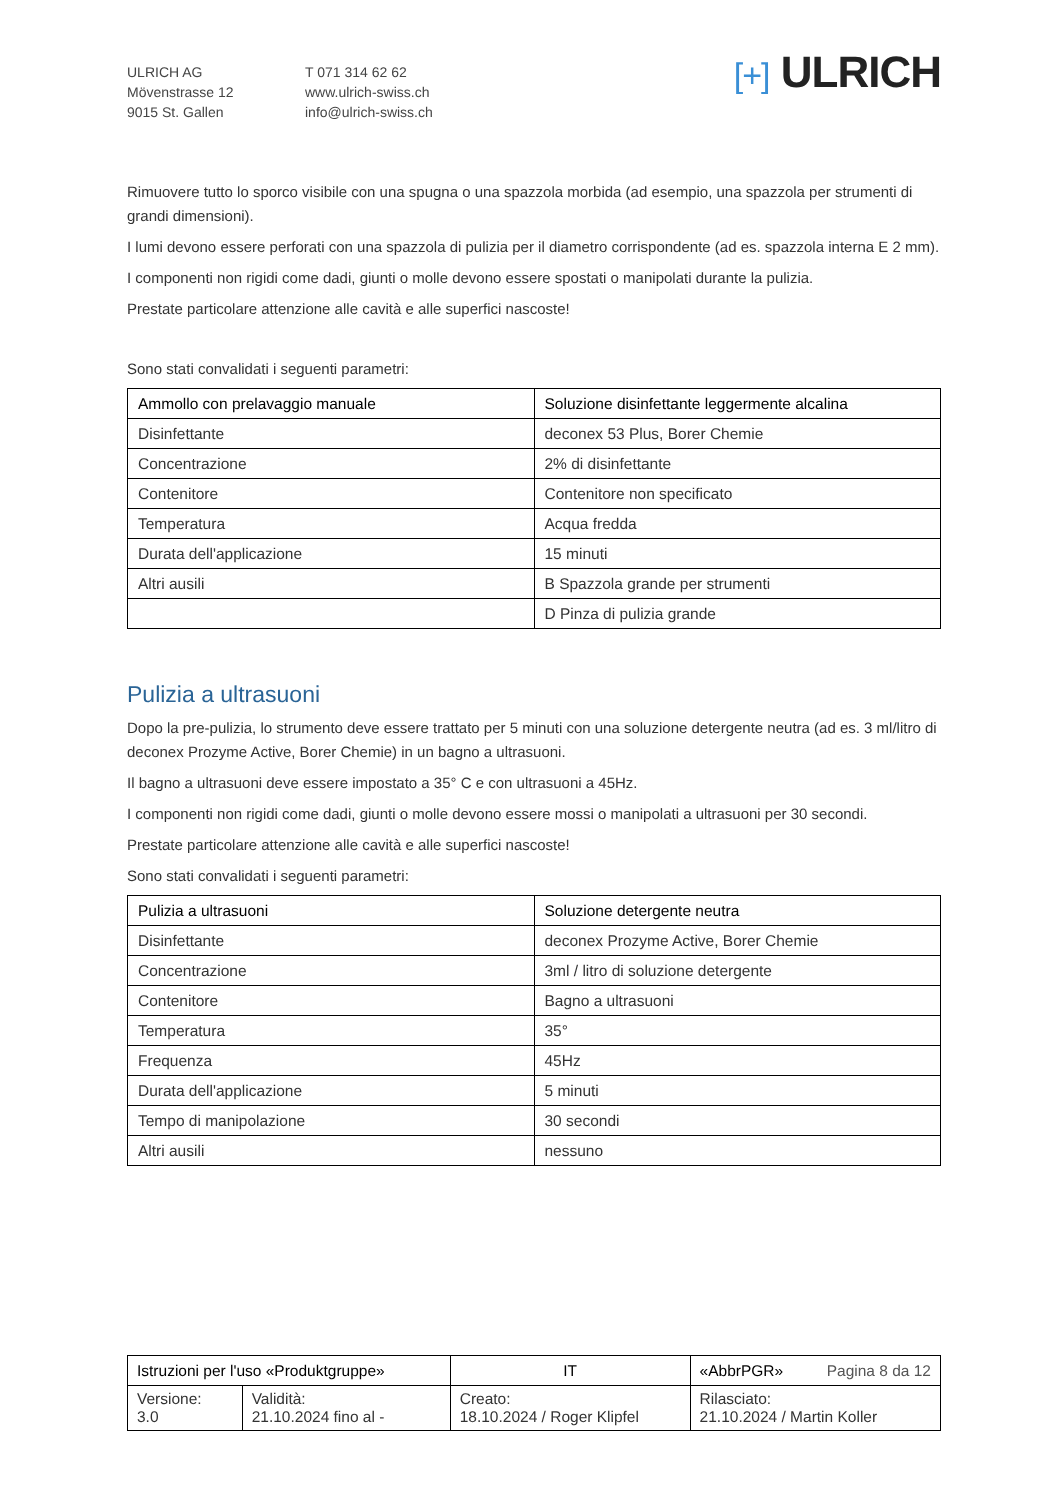ULRICH AG
Mövenstrasse 12
9015 St. Gallen
T 071 314 62 62
www.ulrich-swiss.ch
info@ulrich-swiss.ch
[+] ULRICH
Rimuovere tutto lo sporco visibile con una spugna o una spazzola morbida (ad esempio, una spazzola per strumenti di grandi dimensioni).
I lumi devono essere perforati con una spazzola di pulizia per il diametro corrispondente (ad es. spazzola interna E 2 mm).
I componenti non rigidi come dadi, giunti o molle devono essere spostati o manipolati durante la pulizia.
Prestate particolare attenzione alle cavità e alle superfici nascoste!
Sono stati convalidati i seguenti parametri:
| Ammollo con prelavaggio manuale | Soluzione disinfettante leggermente alcalina |
| Disinfettante | deconex 53 Plus, Borer Chemie |
| Concentrazione | 2% di disinfettante |
| Contenitore | Contenitore non specificato |
| Temperatura | Acqua fredda |
| Durata dell'applicazione | 15 minuti |
| Altri ausili | B Spazzola grande per strumenti |
| | D Pinza di pulizia grande |
Pulizia a ultrasuoni
Dopo la pre-pulizia, lo strumento deve essere trattato per 5 minuti con una soluzione detergente neutra (ad es. 3 ml/litro di deconex Prozyme Active, Borer Chemie) in un bagno a ultrasuoni.
Il bagno a ultrasuoni deve essere impostato a 35° C e con ultrasuoni a 45Hz.
I componenti non rigidi come dadi, giunti o molle devono essere mossi o manipolati a ultrasuoni per 30 secondi.
Prestate particolare attenzione alle cavità e alle superfici nascoste!
Sono stati convalidati i seguenti parametri:
| Pulizia a ultrasuoni | Soluzione detergente neutra |
| Disinfettante | deconex Prozyme Active, Borer Chemie |
| Concentrazione | 3ml / litro di soluzione detergente |
| Contenitore | Bagno a ultrasuoni |
| Temperatura | 35° |
| Frequenza | 45Hz |
| Durata dell'applicazione | 5 minuti |
| Tempo di manipolazione | 30 secondi |
| Altri ausili | nessuno |
| Istruzioni per l'uso «Produktgruppe» | | IT | «AbbrPGR» Pagina 8 da 12 |
| Versione: 3.0 | Validità: 21.10.2024 fino al - | Creato: 18.10.2024 / Roger Klipfel | Rilasciato: 21.10.2024 / Martin Koller |